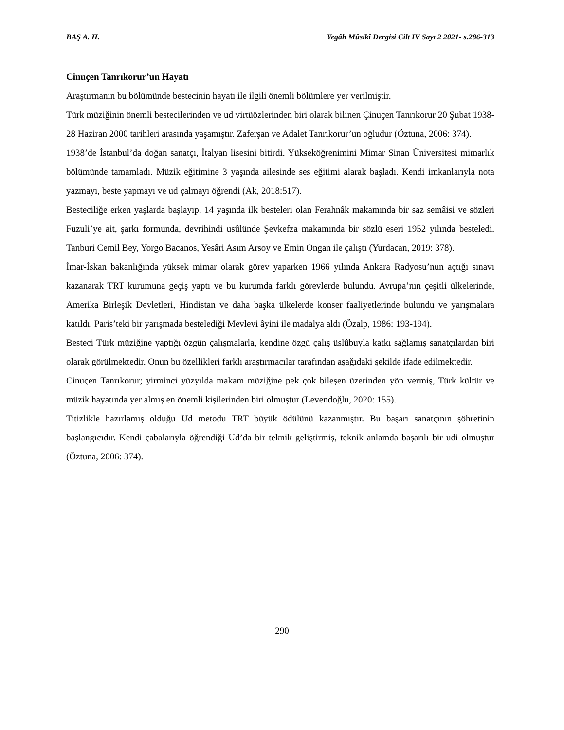BAŞ A. H. Yegâh Mûsikî Dergisi Cilt IV Sayı 2 2021- s.286-313
Cinuçen Tanrıkorur’un Hayatı
Araştırmanın bu bölümünde bestecinin hayatı ile ilgili önemli bölümlere yer verilmiştir.
Türk müziğinin önemli bestecilerinden ve ud virtüözlerinden biri olarak bilinen Çinuçen Tanrıkorur 20 Şubat 1938- 28 Haziran 2000 tarihleri arasında yaşamıştır. Zaferşan ve Adalet Tanrıkorur’un oğludur (Öztuna, 2006: 374).
1938’de İstanbul’da doğan sanatçı, İtalyan lisesini bitirdi. Yükseköğrenimini Mimar Sinan Üniversitesi mimarlık bölümünde tamamladı. Müzik eğitimine 3 yaşında ailesinde ses eğitimi alarak başladı. Kendi imkanlarıyla nota yazmayı, beste yapmayı ve ud çalmayı öğrendi (Ak, 2018:517).
Besteciliğe erken yaşlarda başlayıp, 14 yaşında ilk besteleri olan Ferahnâk makamında bir saz semâisi ve sözleri Fuzuli’ye ait, şarkı formunda, devrihindi usûlünde Şevkefza makamında bir sözlü eseri 1952 yılında besteledi. Tanburi Cemil Bey, Yorgo Bacanos, Yesâri Asım Arsoy ve Emin Ongan ile çalıştı (Yurdacan, 2019: 378).
İmar-İskan bakanlığında yüksek mimar olarak görev yaparken 1966 yılında Ankara Radyosu’nun açtığı sınavı kazanarak TRT kurumuna geçiş yaptı ve bu kurumda farklı görevlerde bulundu. Avrupa’nın çeşitli ülkelerinde, Amerika Birleşik Devletleri, Hindistan ve daha başka ülkelerde konser faaliyetlerinde bulundu ve yarışmalara katıldı. Paris’teki bir yarışmada bestelediği Mevlevi âyini ile madalya aldı (Özalp, 1986: 193-194).
Besteci Türk müziğine yaptığı özgün çalışmalarla, kendine özgü çalış üslûbuyla katkı sağlamış sanatçılardan biri olarak görülmektedir. Onun bu özellikleri farklı araştırmacılar tarafından aşağıdaki şekilde ifade edilmektedir.
Cinuçen Tanrıkorur; yirminci yüzyılda makam müziğine pek çok bileşen üzerinden yön vermiş, Türk kültür ve müzik hayatında yer almış en önemli kişilerinden biri olmuştur (Levendoğlu, 2020: 155).
Titizlikle hazırlamış olduğu Ud metodu TRT büyük ödülünü kazanmıştır. Bu başarı sanatçının şöhretinin başlangıcıdır. Kendi çabalarıyla öğrendiği Ud’da bir teknik geliştirmiş, teknik anlamda başarılı bir udi olmuştur (Öztuna, 2006: 374).
290